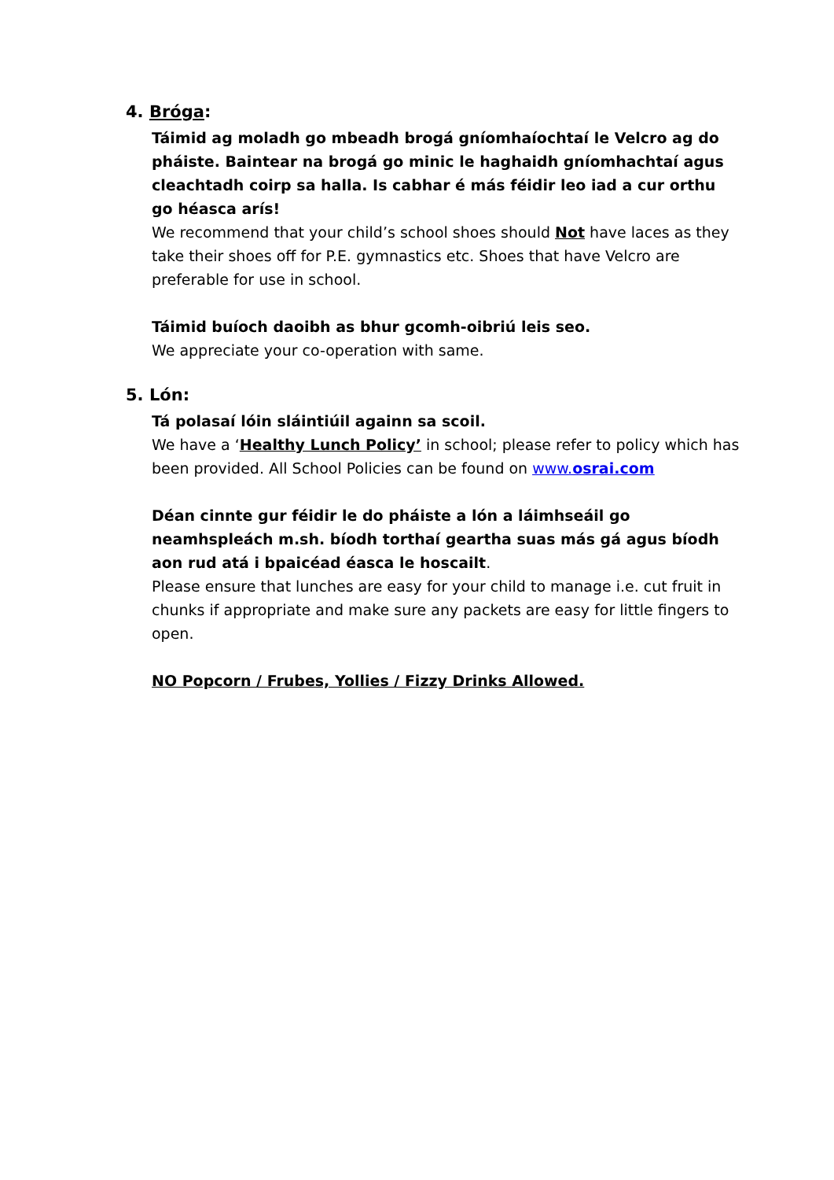4. Bróga:
Táimid ag moladh go mbeadh brogá gníomhaíochtaí le Velcro ag do pháiste. Baintear na brogá go minic le haghaidh gníomhachtaí agus cleachtadh coirp sa halla. Is cabhar é más féidir leo iad a cur orthu go héasca arís!
We recommend that your child’s school shoes should Not have laces as they take their shoes off for P.E. gymnastics etc. Shoes that have Velcro are preferable for use in school.
Táimid buíoch daoibh as bhur gcomh-oibriú leis seo.
We appreciate your co-operation with same.
5. Lón:
Tá polasaí lóin sláintiúil againn sa scoil.
We have a ‘Healthy Lunch Policy’ in school; please refer to policy which has been provided. All School Policies can be found on www.osrai.com
Déan cinnte gur féidir le do pháiste a lón a láimhseáil go neamhspleách m.sh. bíodh torthaí geartha suas más gá agus bíodh aon rud atá i bpaicéad éasca le hoscailt.
Please ensure that lunches are easy for your child to manage i.e. cut fruit in chunks if appropriate and make sure any packets are easy for little fingers to open.
NO Popcorn / Frubes, Yollies / Fizzy Drinks Allowed.